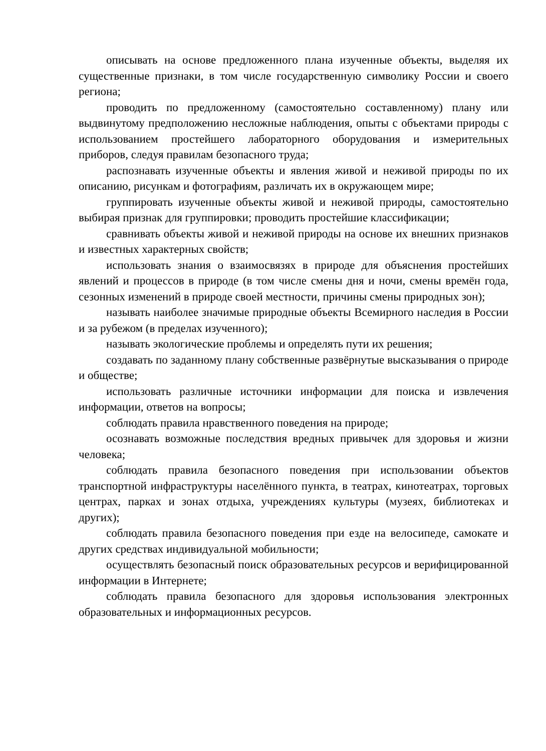описывать на основе предложенного плана изученные объекты, выделяя их существенные признаки, в том числе государственную символику России и своего региона;
проводить по предложенному (самостоятельно составленному) плану или выдвинутому предположению несложные наблюдения, опыты с объектами природы с использованием простейшего лабораторного оборудования и измерительных приборов, следуя правилам безопасного труда;
распознавать изученные объекты и явления живой и неживой природы по их описанию, рисункам и фотографиям, различать их в окружающем мире;
группировать изученные объекты живой и неживой природы, самостоятельно выбирая признак для группировки; проводить простейшие классификации;
сравнивать объекты живой и неживой природы на основе их внешних признаков и известных характерных свойств;
использовать знания о взаимосвязях в природе для объяснения простейших явлений и процессов в природе (в том числе смены дня и ночи, смены времён года, сезонных изменений в природе своей местности, причины смены природных зон);
называть наиболее значимые природные объекты Всемирного наследия в России и за рубежом (в пределах изученного);
называть экологические проблемы и определять пути их решения;
создавать по заданному плану собственные развёрнутые высказывания о природе и обществе;
использовать различные источники информации для поиска и извлечения информации, ответов на вопросы;
соблюдать правила нравственного поведения на природе;
осознавать возможные последствия вредных привычек для здоровья и жизни человека;
соблюдать правила безопасного поведения при использовании объектов транспортной инфраструктуры населённого пункта, в театрах, кинотеатрах, торговых центрах, парках и зонах отдыха, учреждениях культуры (музеях, библиотеках и других);
соблюдать правила безопасного поведения при езде на велосипеде, самокате и других средствах индивидуальной мобильности;
осуществлять безопасный поиск образовательных ресурсов и верифицированной информации в Интернете;
соблюдать правила безопасного для здоровья использования электронных образовательных и информационных ресурсов.